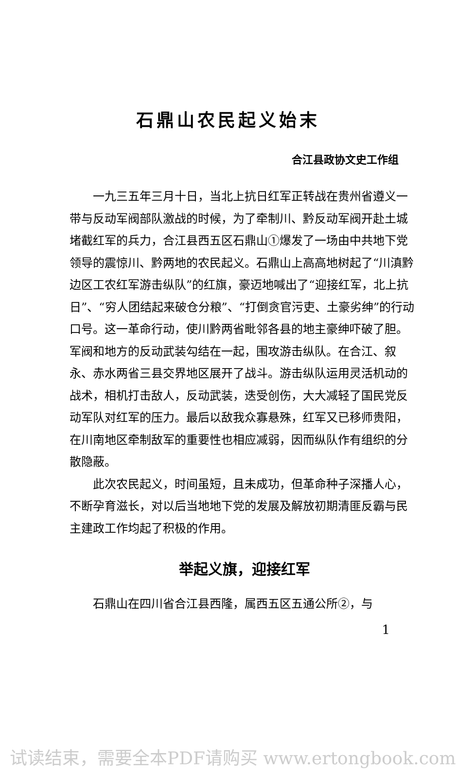石鼎山农民起义始末
合江县政协文史工作组
一九三五年三月十日，当北上抗日红军正转战在贵州省遵义一带与反动军阀部队激战的时候，为了牵制川、黔反动军阀开赴土城堵截红军的兵力，合江县西五区石鼎山①爆发了一场由中共地下党领导的震惊川、黔两地的农民起义。石鼎山上高高地树起了“川滇黔边区工农红军游击纵队”的红旗，豪迈地喊出了“迎接红军，北上抗日”、“穷人团结起来破仓分粮”、“打倒贪官污吏、土豪劣绅”的行动口号。这一革命行动，使川黔两省毗邻各县的地主豪绅吓破了胆。军阀和地方的反动武装勾结在一起，围攻游击纵队。在合江、叙永、赤水两省三县交界地区展开了战斗。游击纵队运用灵活机动的战术，相机打击敌人，反动武装，迭受创伤，大大减轻了国民党反动军队对红军的压力。最后以敌我众寡悬殊，红军又已移师贵阳，在川南地区牵制敌军的重要性也相应减弱，因而纵队作有组织的分散隐蔽。
此次农民起义，时间虽短，且未成功，但革命种子深播人心，不断孕育滋长，对以后当地地下党的发展及解放初期清匪反霸与民主建政工作均起了积极的作用。
举起义旗，迎接红军
石鼎山在四川省合江县西隆，属西五区五通公所②，与
1
试读结束，需要全本PDF请购买 www.ertongbook.com